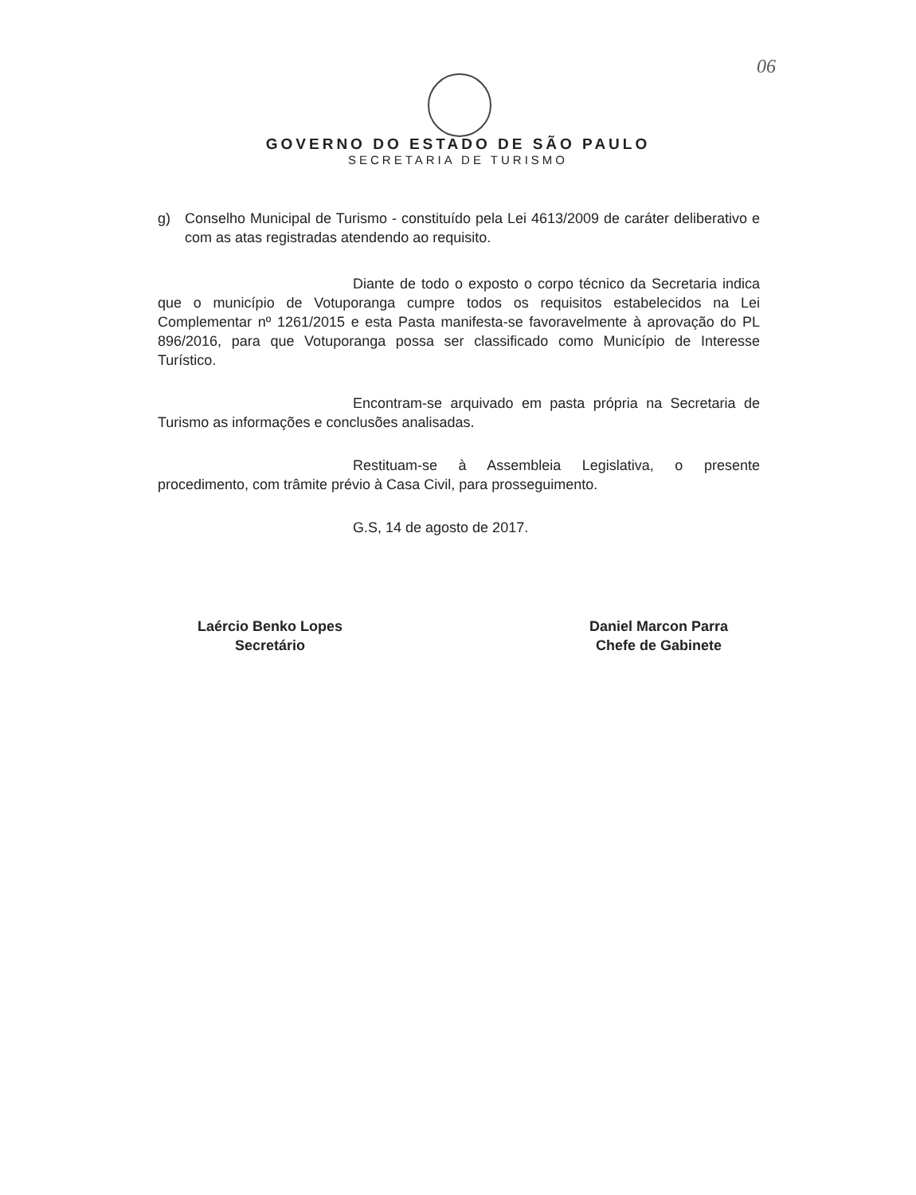06
GOVERNO DO ESTADO DE SÃO PAULO
SECRETARIA DE TURISMO
g) Conselho Municipal de Turismo - constituído pela Lei 4613/2009 de caráter deliberativo e com as atas registradas atendendo ao requisito.
Diante de todo o exposto o corpo técnico da Secretaria indica que o município de Votuporanga cumpre todos os requisitos estabelecidos na Lei Complementar nº 1261/2015 e esta Pasta manifesta-se favoravelmente à aprovação do PL 896/2016, para que Votuporanga possa ser classificado como Município de Interesse Turístico.
Encontram-se arquivado em pasta própria na Secretaria de Turismo as informações e conclusões analisadas.
Restituam-se à Assembleia Legislativa, o presente procedimento, com trâmite prévio à Casa Civil, para prosseguimento.
G.S, 14 de agosto de 2017.
Laércio Benko Lopes
Secretário
Daniel Marcon Parra
Chefe de Gabinete